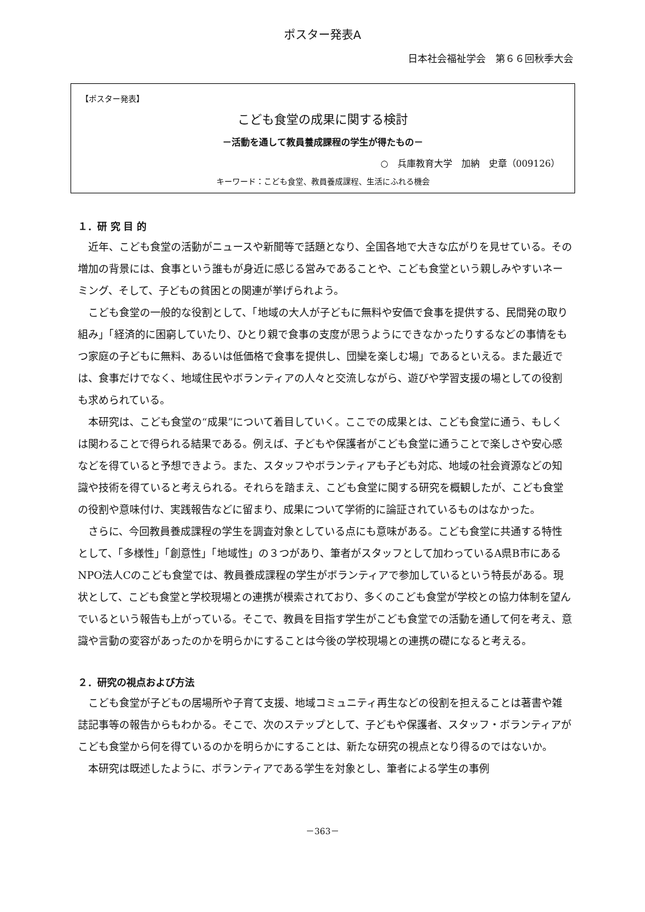ポスター発表A
日本社会福祉学会　第６６回秋季大会
【ポスター発表】
こども食堂の成果に関する検討
－活動を通して教員養成課程の学生が得たもの－
○　兵庫教育大学　加納　史章（009126）
キーワード：こども食堂、教員養成課程、生活にふれる機会
１．研 究 目 的
近年、こども食堂の活動がニュースや新聞等で話題となり、全国各地で大きな広がりを見せている。その増加の背景には、食事という誰もが身近に感じる営みであることや、こども食堂という親しみやすいネーミング、そして、子どもの貧困との関連が挙げられよう。
こども食堂の一般的な役割として、「地域の大人が子どもに無料や安価で食事を提供する、民間発の取り組み」「経済的に困窮していたり、ひとり親で食事の支度が思うようにできなかったりするなどの事情をもつ家庭の子どもに無料、あるいは低価格で食事を提供し、団欒を楽しむ場」であるといえる。また最近では、食事だけでなく、地域住民やボランティアの人々と交流しながら、遊びや学習支援の場としての役割も求められている。
本研究は、こども食堂の“成果”について着目していく。ここでの成果とは、こども食堂に通う、もしくは関わることで得られる結果である。例えば、子どもや保護者がこども食堂に通うことで楽しさや安心感などを得ていると予想できよう。また、スタッフやボランティアも子ども対応、地域の社会資源などの知識や技術を得ていると考えられる。それらを踏まえ、こども食堂に関する研究を概観したが、こども食堂の役割や意味付け、実践報告などに留まり、成果について学術的に論証されているものはなかった。
さらに、今回教員養成課程の学生を調査対象としている点にも意味がある。こども食堂に共通する特性として、「多様性」「創意性」「地域性」の３つがあり、筆者がスタッフとして加わっているA県B市にあるNPO法人Cのこども食堂では、教員養成課程の学生がボランティアで参加しているという特長がある。現状として、こども食堂と学校現場との連携が模索されており、多くのこども食堂が学校との協力体制を望んでいるという報告も上がっている。そこで、教員を目指す学生がこども食堂での活動を通して何を考え、意識や言動の変容があったのかを明らかにすることは今後の学校現場との連携の礎になると考える。
２．研究の視点および方法
こども食堂が子どもの居場所や子育て支援、地域コミュニティ再生などの役割を担えることは著書や雑誌記事等の報告からもわかる。そこで、次のステップとして、子どもや保護者、スタッフ・ボランティアがこども食堂から何を得ているのかを明らかにすることは、新たな研究の視点となり得るのではないか。
本研究は既述したように、ボランティアである学生を対象とし、筆者による学生の事例
－363－